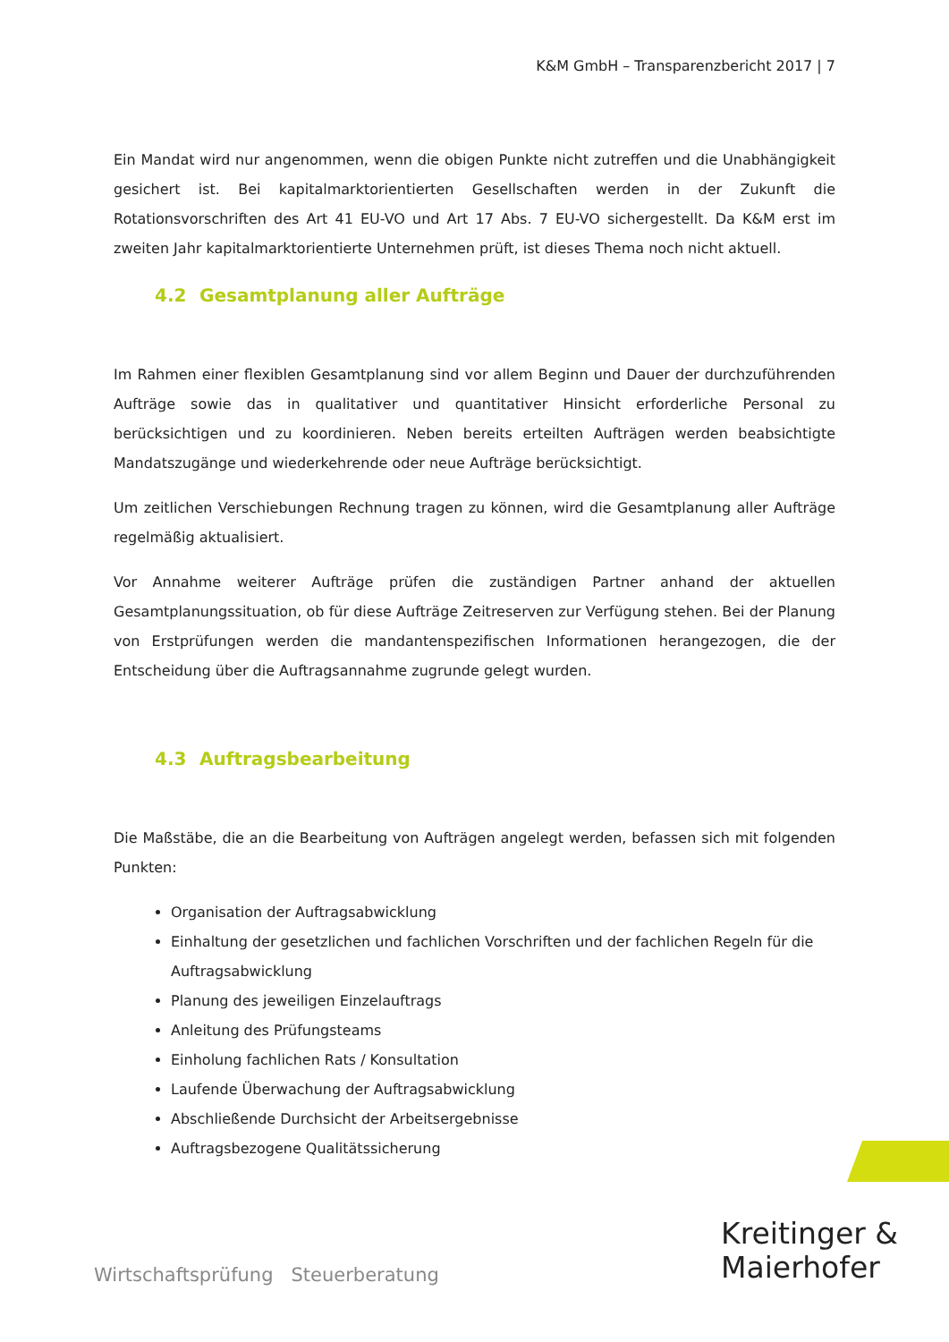K&M GmbH – Transparenzbericht 2017 | 7
Ein Mandat wird nur angenommen, wenn die obigen Punkte nicht zutreffen und die Unabhängigkeit gesichert ist. Bei kapitalmarktorientierten Gesellschaften werden in der Zukunft die Rotationsvorschriften des Art 41 EU-VO und Art 17 Abs. 7 EU-VO sichergestellt. Da K&M erst im zweiten Jahr kapitalmarktorientierte Unternehmen prüft, ist dieses Thema noch nicht aktuell.
4.2 Gesamtplanung aller Aufträge
Im Rahmen einer flexiblen Gesamtplanung sind vor allem Beginn und Dauer der durchzuführenden Aufträge sowie das in qualitativer und quantitativer Hinsicht erforderliche Personal zu berücksichtigen und zu koordinieren. Neben bereits erteilten Aufträgen werden beabsichtigte Mandatszugänge und wiederkehrende oder neue Aufträge berücksichtigt.
Um zeitlichen Verschiebungen Rechnung tragen zu können, wird die Gesamtplanung aller Aufträge regelmäßig aktualisiert.
Vor Annahme weiterer Aufträge prüfen die zuständigen Partner anhand der aktuellen Gesamtplanungssituation, ob für diese Aufträge Zeitreserven zur Verfügung stehen. Bei der Planung von Erstprüfungen werden die mandantenspezifischen Informationen herangezogen, die der Entscheidung über die Auftragsannahme zugrunde gelegt wurden.
4.3 Auftragsbearbeitung
Die Maßstäbe, die an die Bearbeitung von Aufträgen angelegt werden, befassen sich mit folgenden Punkten:
Organisation der Auftragsabwicklung
Einhaltung der gesetzlichen und fachlichen Vorschriften und der fachlichen Regeln für die Auftragsabwicklung
Planung des jeweiligen Einzelauftrags
Anleitung des Prüfungsteams
Einholung fachlichen Rats / Konsultation
Laufende Überwachung der Auftragsabwicklung
Abschließende Durchsicht der Arbeitsergebnisse
Auftragsbezogene Qualitätssicherung
Kreitinger &
Maierhofer
Wirtschaftsprüfung Steuerberatung